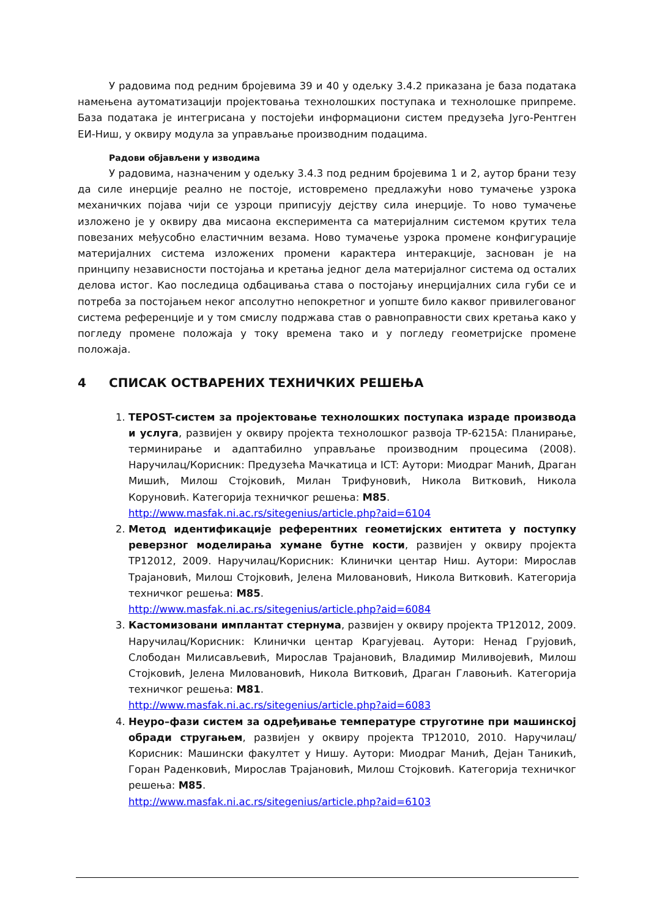У радовима под редним бројевима 39 и 40 у одељку 3.4.2 приказана је база података намењена аутоматизацији пројектовања технолошких поступака и технолошке припреме. База података је интегрисана у постојећи информациони систем предузећа Југо-Рентген ЕИ-Ниш, у оквиру модула за управљање производним подацима.
Радови објављени у изводима
У радовима, назначеним у одељку 3.4.3 под редним бројевима 1 и 2, аутор брани тезу да силе инерције реално не постоје, истовремено предлажући ново тумачење узрока механичких појава чији се узроци приписују дејству сила инерције. То ново тумачење изложено је у оквиру два мисаона експеримента са материјалним системом крутих тела повезаних међусобно еластичним везама. Ново тумачење узрока промене конфигурације материјалних система изложених промени карактера интеракције, заснован је на принципу независности постојања и кретања једног дела материјалног система од осталих делова истог. Као последица одбацивања става о постојању инерцијалних сила губи се и потреба за постојањем неког апсолутно непокретног и уопште било каквог привилегованог система референције и у том смислу подржава став о равноправности свих кретања како у погледу промене положаја у току времена тако и у погледу геометријске промене положаја.
4 СПИСАК ОСТВАРЕНИХ ТЕХНИЧКИХ РЕШЕЊА
1. TEPOST-систем за пројектовање технолошких поступака израде производа и услуга, развијен у оквиру пројекта технолошког развоја ТР-6215А: Планирање, терминирање и адаптабилно управљање производним процесима (2008). Наручилац/Корисник: Предузећа Мачкатица и ICT: Аутори: Миодраг Манић, Драган Мишић, Милош Стојковић, Милан Трифуновић, Никола Витковић, Никола Коруновић. Категорија техничког решења: М85.
http://www.masfak.ni.ac.rs/sitegenius/article.php?aid=6104
2. Метод идентификације референтних геометијских ентитета у поступку реверзног моделирања хумане бутне кости, развијен у оквиру пројекта ТР12012, 2009. Наручилац/Корисник: Клинички центар Ниш. Аутори: Мирослав Трајановић, Милош Стојковић, Јелена Миловановић, Никола Витковић. Категорија техничког решења: М85.
http://www.masfak.ni.ac.rs/sitegenius/article.php?aid=6084
3. Кастомизовани имплантат стернума, развијен у оквиру пројекта ТР12012, 2009. Наручилац/Корисник: Клинички центар Крагујевац. Аутори: Ненад Грујовић, Слободан Милисављевић, Мирослав Трајановић, Владимир Миливојевић, Милош Стојковић, Јелена Миловановић, Никола Витковић, Драган Главоњић. Категорија техничког решења: М81.
http://www.masfak.ni.ac.rs/sitegenius/article.php?aid=6083
4. Неуро–фази систем за одређивање температуре струготине при машинској обради стругањем, развијен у оквиру пројекта ТР12010, 2010. Наручилац/Корисник: Машински факултет у Нишу. Аутори: Миодраг Манић, Дејан Таникић, Горан Раденковић, Мирослав Трајановић, Милош Стојковић. Категорија техничког решења: М85.
http://www.masfak.ni.ac.rs/sitegenius/article.php?aid=6103